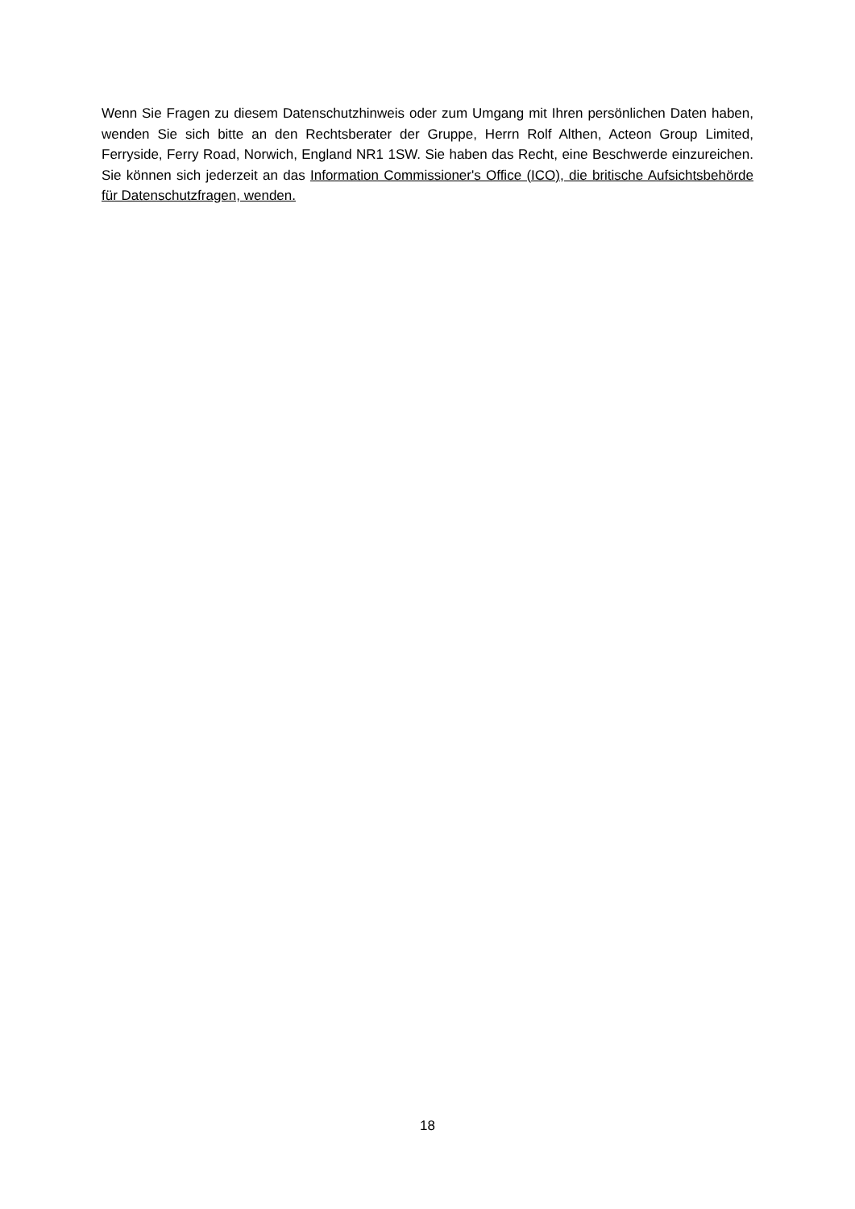Wenn Sie Fragen zu diesem Datenschutzhinweis oder zum Umgang mit Ihren persönlichen Daten haben, wenden Sie sich bitte an den Rechtsberater der Gruppe, Herrn Rolf Althen, Acteon Group Limited, Ferryside, Ferry Road, Norwich, England NR1 1SW. Sie haben das Recht, eine Beschwerde einzureichen. Sie können sich jederzeit an das Information Commissioner's Office (ICO), die britische Aufsichtsbehörde für Datenschutzfragen, wenden.
18